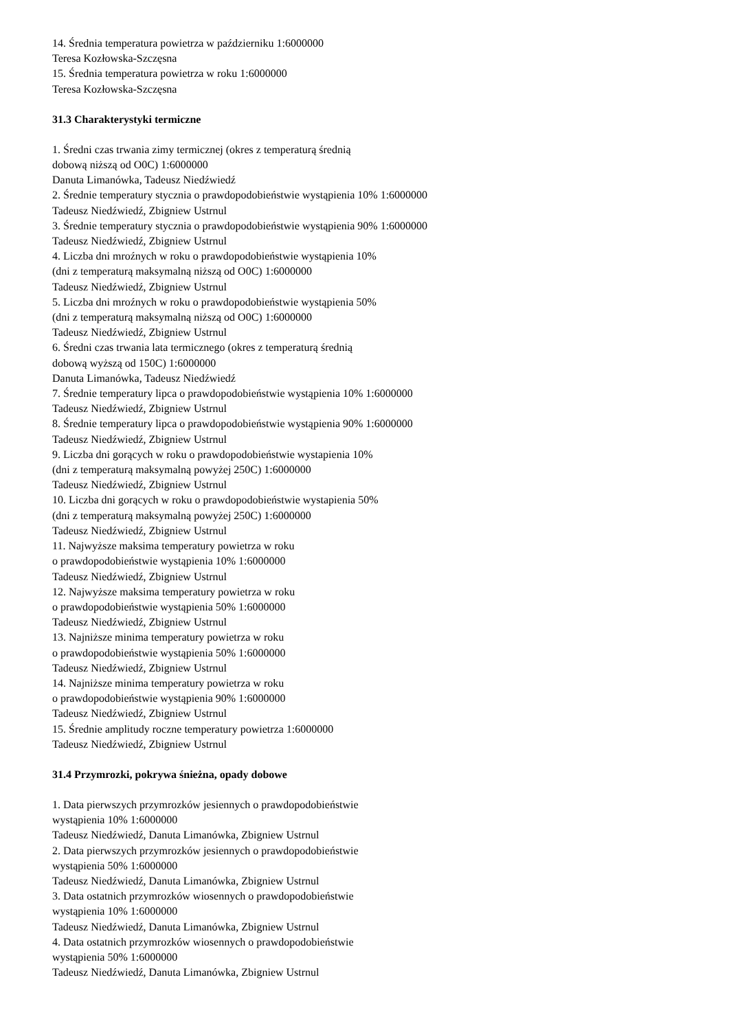14. Średnia temperatura powietrza w październiku 1:6000000
Teresa Kozłowska-Szczęsna
15. Średnia temperatura powietrza w roku 1:6000000
Teresa Kozłowska-Szczęsna
31.3 Charakterystyki termiczne
1. Średni czas trwania zimy termicznej (okres z temperaturą średnią
dobową niższą od O0C) 1:6000000
Danuta Limanówka, Tadeusz Niedźwiedź
2. Średnie temperatury stycznia o prawdopodobieństwie wystąpienia 10% 1:6000000
Tadeusz Niedźwiedź, Zbigniew Ustrnul
3. Średnie temperatury stycznia o prawdopodobieństwie wystąpienia 90% 1:6000000
Tadeusz Niedźwiedź, Zbigniew Ustrnul
4. Liczba dni mroźnych w roku o prawdopodobieństwie wystąpienia 10%
(dni z temperaturą maksymalną niższą od O0C) 1:6000000
Tadeusz Niedźwiedź, Zbigniew Ustrnul
5. Liczba dni mroźnych w roku o prawdopodobieństwie wystąpienia 50%
(dni z temperaturą maksymalną niższą od O0C) 1:6000000
Tadeusz Niedźwiedź, Zbigniew Ustrnul
6. Średni czas trwania lata termicznego (okres z temperaturą średnią
dobową wyższą od 150C) 1:6000000
Danuta Limanówka, Tadeusz Niedźwiedź
7. Średnie temperatury lipca o prawdopodobieństwie wystąpienia 10% 1:6000000
Tadeusz Niedźwiedź, Zbigniew Ustrnul
8. Średnie temperatury lipca o prawdopodobieństwie wystąpienia 90% 1:6000000
Tadeusz Niedźwiedź, Zbigniew Ustrnul
9. Liczba dni gorących w roku o prawdopodobieństwie wystapienia 10%
(dni z temperaturą maksymalną powyżej 250C) 1:6000000
Tadeusz Niedźwiedź, Zbigniew Ustrnul
10. Liczba dni gorących w roku o prawdopodobieństwie wystapienia 50%
(dni z temperaturą maksymalną powyżej 250C) 1:6000000
Tadeusz Niedźwiedź, Zbigniew Ustrnul
11. Najwyższe maksima temperatury powietrza w roku
o prawdopodobieństwie wystąpienia 10% 1:6000000
Tadeusz Niedźwiedź, Zbigniew Ustrnul
12. Najwyższe maksima temperatury powietrza w roku
o prawdopodobieństwie wystąpienia 50% 1:6000000
Tadeusz Niedźwiedź, Zbigniew Ustrnul
13. Najniższe minima temperatury powietrza w roku
o prawdopodobieństwie wystąpienia 50% 1:6000000
Tadeusz Niedźwiedź, Zbigniew Ustrnul
14. Najniższe minima temperatury powietrza w roku
o prawdopodobieństwie wystąpienia 90% 1:6000000
Tadeusz Niedźwiedź, Zbigniew Ustrnul
15. Średnie amplitudy roczne temperatury powietrza 1:6000000
Tadeusz Niedźwiedź, Zbigniew Ustrnul
31.4 Przymrozki, pokrywa śnieżna, opady dobowe
1. Data pierwszych przymrozków jesiennych o prawdopodobieństwie
wystąpienia 10% 1:6000000
Tadeusz Niedźwiedź, Danuta Limanówka, Zbigniew Ustrnul
2. Data pierwszych przymrozków jesiennych o prawdopodobieństwie
wystąpienia 50% 1:6000000
Tadeusz Niedźwiedź, Danuta Limanówka, Zbigniew Ustrnul
3. Data ostatnich przymrozków wiosennych o prawdopodobieństwie
wystąpienia 10% 1:6000000
Tadeusz Niedźwiedź, Danuta Limanówka, Zbigniew Ustrnul
4. Data ostatnich przymrozków wiosennych o prawdopodobieństwie
wystąpienia 50% 1:6000000
Tadeusz Niedźwiedź, Danuta Limanówka, Zbigniew Ustrnul